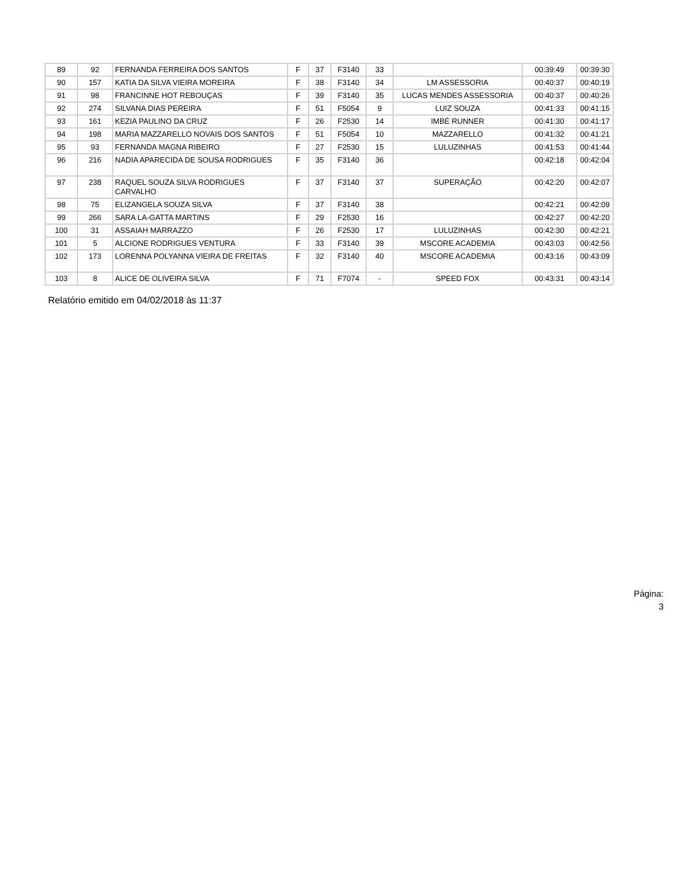| 89 | 92 | FERNANDA FERREIRA DOS SANTOS | F | 37 | F3140 | 33 | | 00:39:49 | 00:39:30 |
| 90 | 157 | KATIA DA SILVA VIEIRA MOREIRA | F | 38 | F3140 | 34 | LM ASSESSORIA | 00:40:37 | 00:40:19 |
| 91 | 98 | FRANCINNE HOT REBOUÇAS | F | 39 | F3140 | 35 | LUCAS MENDES ASSESSORIA | 00:40:37 | 00:40:26 |
| 92 | 274 | SILVANA DIAS PEREIRA | F | 51 | F5054 | 9 | LUIZ SOUZA | 00:41:33 | 00:41:15 |
| 93 | 161 | KEZIA PAULINO DA CRUZ | F | 26 | F2530 | 14 | IMBÉ RUNNER | 00:41:30 | 00:41:17 |
| 94 | 198 | MARIA MAZZARELLO NOVAIS DOS SANTOS | F | 51 | F5054 | 10 | MAZZARELLO | 00:41:32 | 00:41:21 |
| 95 | 93 | FERNANDA MAGNA RIBEIRO | F | 27 | F2530 | 15 | LULUZINHAS | 00:41:53 | 00:41:44 |
| 96 | 216 | NADIA APARECIDA DE SOUSA RODRIGUES | F | 35 | F3140 | 36 | | 00:42:18 | 00:42:04 |
| 97 | 238 | RAQUEL SOUZA SILVA RODRIGUES CARVALHO | F | 37 | F3140 | 37 | SUPERAÇÃO | 00:42:20 | 00:42:07 |
| 98 | 75 | ELIZANGELA SOUZA SILVA | F | 37 | F3140 | 38 | | 00:42:21 | 00:42:09 |
| 99 | 266 | SARA LA-GATTA MARTINS | F | 29 | F2530 | 16 | | 00:42:27 | 00:42:20 |
| 100 | 31 | ASSAIAH MARRAZZO | F | 26 | F2530 | 17 | LULUZINHAS | 00:42:30 | 00:42:21 |
| 101 | 5 | ALCIONE RODRIGUES VENTURA | F | 33 | F3140 | 39 | MSCORE ACADEMIA | 00:43:03 | 00:42:56 |
| 102 | 173 | LORENNA POLYANNA VIEIRA DE FREITAS | F | 32 | F3140 | 40 | MSCORE ACADEMIA | 00:43:16 | 00:43:09 |
| 103 | 8 | ALICE DE OLIVEIRA SILVA | F | 71 | F7074 | - | SPEED FOX | 00:43:31 | 00:43:14 |
Relatório emitido em 04/02/2018 às 11:37
Página:
3